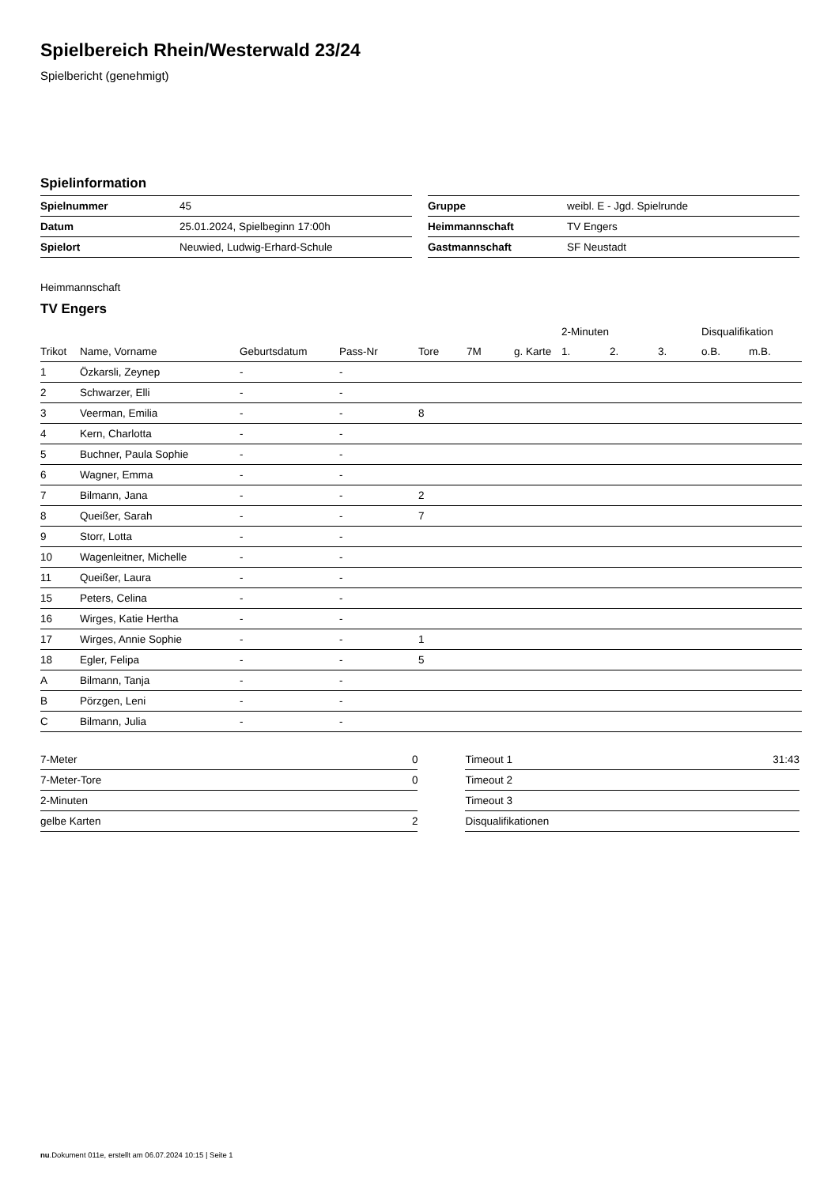Spielbereich Rhein/Westerwald 23/24
Spielbericht (genehmigt)
Spielinformation
| Spielnummer | 45 |
| Datum | 25.01.2024, Spielbeginn 17:00h |
| Spielort | Neuwied, Ludwig-Erhard-Schule |
| Gruppe | weibl. E - Jgd. Spielrunde |
| Heimmannschaft | TV Engers |
| Gastmannschaft | SF Neustadt |
Heimmannschaft
TV Engers
| | | | | | | | 2-Minuten | | | Disqualifikation | |
| --- | --- | --- | --- | --- | --- | --- | --- | --- | --- | --- | --- |
| Trikot | Name, Vorname | Geburtsdatum | Pass-Nr | Tore | 7M | g. Karte | 1. | 2. | 3. | o.B. | m.B. |
| 1 | Özkarsli, Zeynep | - | - | | | | | | | | |
| 2 | Schwarzer, Elli | - | - | | | | | | | | |
| 3 | Veerman, Emilia | - | - | 8 | | | | | | | |
| 4 | Kern, Charlotta | - | - | | | | | | | | |
| 5 | Buchner, Paula Sophie | - | - | | | | | | | | |
| 6 | Wagner, Emma | - | - | | | | | | | | |
| 7 | Bilmann, Jana | - | - | 2 | | | | | | | |
| 8 | Queißer, Sarah | - | - | 7 | | | | | | | |
| 9 | Storr, Lotta | - | - | | | | | | | | |
| 10 | Wagenleitner, Michelle | - | - | | | | | | | | |
| 11 | Queißer, Laura | - | - | | | | | | | | |
| 15 | Peters, Celina | - | - | | | | | | | | |
| 16 | Wirges, Katie Hertha | - | - | | | | | | | | |
| 17 | Wirges, Annie Sophie | - | - | 1 | | | | | | | |
| 18 | Egler, Felipa | - | - | 5 | | | | | | | |
| A | Bilmann, Tanja | - | - | | | | | | | | |
| B | Pörzgen, Leni | - | - | | | | | | | | |
| C | Bilmann, Julia | - | - | | | | | | | | |
| 7-Meter | 0 |
| 7-Meter-Tore | 0 |
| 2-Minuten | |
| gelbe Karten | 2 |
| Timeout 1 | 31:43 |
| Timeout 2 | |
| Timeout 3 | |
| Disqualifikationen | |
nu.Dokument 011e, erstellt am 06.07.2024 10:15 | Seite 1